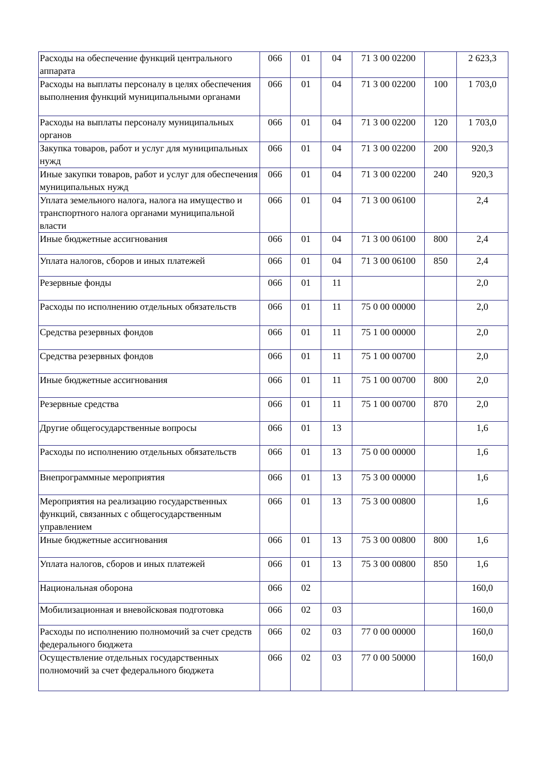| Расходы на обеспечение функций центрального аппарата | 066 | 01 | 04 | 71 3 00 02200 | | 2 623,3 |
| Расходы на выплаты персоналу в целях обеспечения выполнения функций муниципальными органами | 066 | 01 | 04 | 71 3 00 02200 | 100 | 1 703,0 |
| Расходы на выплаты персоналу муниципальных органов | 066 | 01 | 04 | 71 3 00 02200 | 120 | 1 703,0 |
| Закупка товаров, работ и услуг для муниципальных нужд | 066 | 01 | 04 | 71 3 00 02200 | 200 | 920,3 |
| Иные закупки товаров, работ и услуг для обеспечения муниципальных нужд | 066 | 01 | 04 | 71 3 00 02200 | 240 | 920,3 |
| Уплата земельного налога, налога на имущество и транспортного налога органами муниципальной власти | 066 | 01 | 04 | 71 3 00 06100 | | 2,4 |
| Иные бюджетные ассигнования | 066 | 01 | 04 | 71 3 00 06100 | 800 | 2,4 |
| Уплата налогов, сборов и иных платежей | 066 | 01 | 04 | 71 3 00 06100 | 850 | 2,4 |
| Резервные фонды | 066 | 01 | 11 | | | 2,0 |
| Расходы по исполнению отдельных обязательств | 066 | 01 | 11 | 75 0 00 00000 | | 2,0 |
| Средства резервных фондов | 066 | 01 | 11 | 75 1 00 00000 | | 2,0 |
| Средства резервных фондов | 066 | 01 | 11 | 75 1 00 00700 | | 2,0 |
| Иные бюджетные ассигнования | 066 | 01 | 11 | 75 1 00 00700 | 800 | 2,0 |
| Резервные средства | 066 | 01 | 11 | 75 1 00 00700 | 870 | 2,0 |
| Другие общегосударственные вопросы | 066 | 01 | 13 | | | 1,6 |
| Расходы по исполнению отдельных обязательств | 066 | 01 | 13 | 75 0 00 00000 | | 1,6 |
| Внепрограммные мероприятия | 066 | 01 | 13 | 75 3 00 00000 | | 1,6 |
| Мероприятия на реализацию государственных функций, связанных с общегосударственным управлением | 066 | 01 | 13 | 75 3 00 00800 | | 1,6 |
| Иные бюджетные ассигнования | 066 | 01 | 13 | 75 3 00 00800 | 800 | 1,6 |
| Уплата налогов, сборов и иных платежей | 066 | 01 | 13 | 75 3 00 00800 | 850 | 1,6 |
| Национальная оборона | 066 | 02 | | | | 160,0 |
| Мобилизационная и вневойсковая подготовка | 066 | 02 | 03 | | | 160,0 |
| Расходы по исполнению полномочий за счет средств федерального бюджета | 066 | 02 | 03 | 77 0 00 00000 | | 160,0 |
| Осуществление отдельных государственных полномочий за счет федерального бюджета | 066 | 02 | 03 | 77 0 00 50000 | | 160,0 |